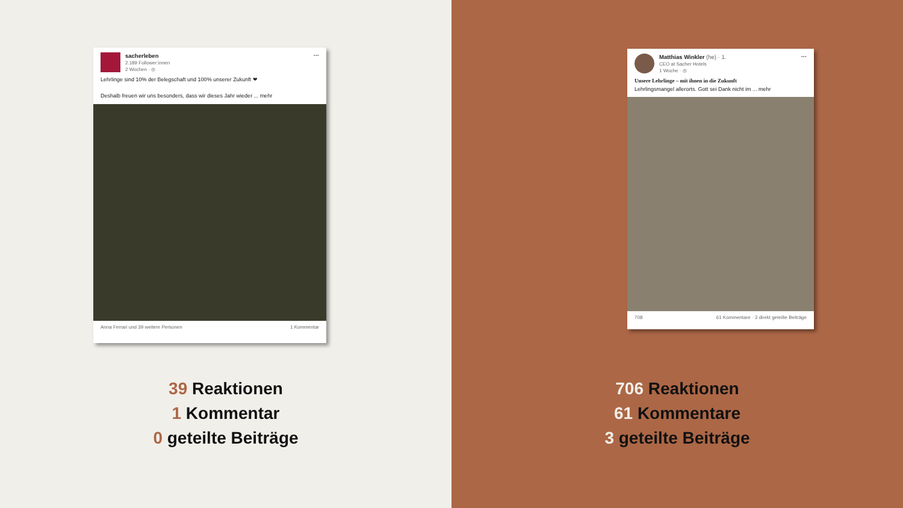sacherleben
2.189 Follower:innen
2 Wochen · ◎
···
Lehrlinge sind 10% der Belegschaft und 100% unserer Zukunft ❤
Deshalb freuen wir uns besonders, dass wir dieses Jahr wieder ... mehr
Anna Ferrari und 39 weitere Personen 1 Kommentar
39 Reaktionen
1 Kommentar
0 geteilte Beiträge
Matthias Winkler (he) · 1.
CEO at Sacher Hotels
1 Woche · ◎
···
Unsere Lehrlinge – mit ihnen in die Zukunft
Lehrlingsmangel allerorts. Gott sei Dank nicht im ... mehr
708 61 Kommentare · 3 direkt geteilte Beiträge
706 Reaktionen
61 Kommentare
3 geteilte Beiträge